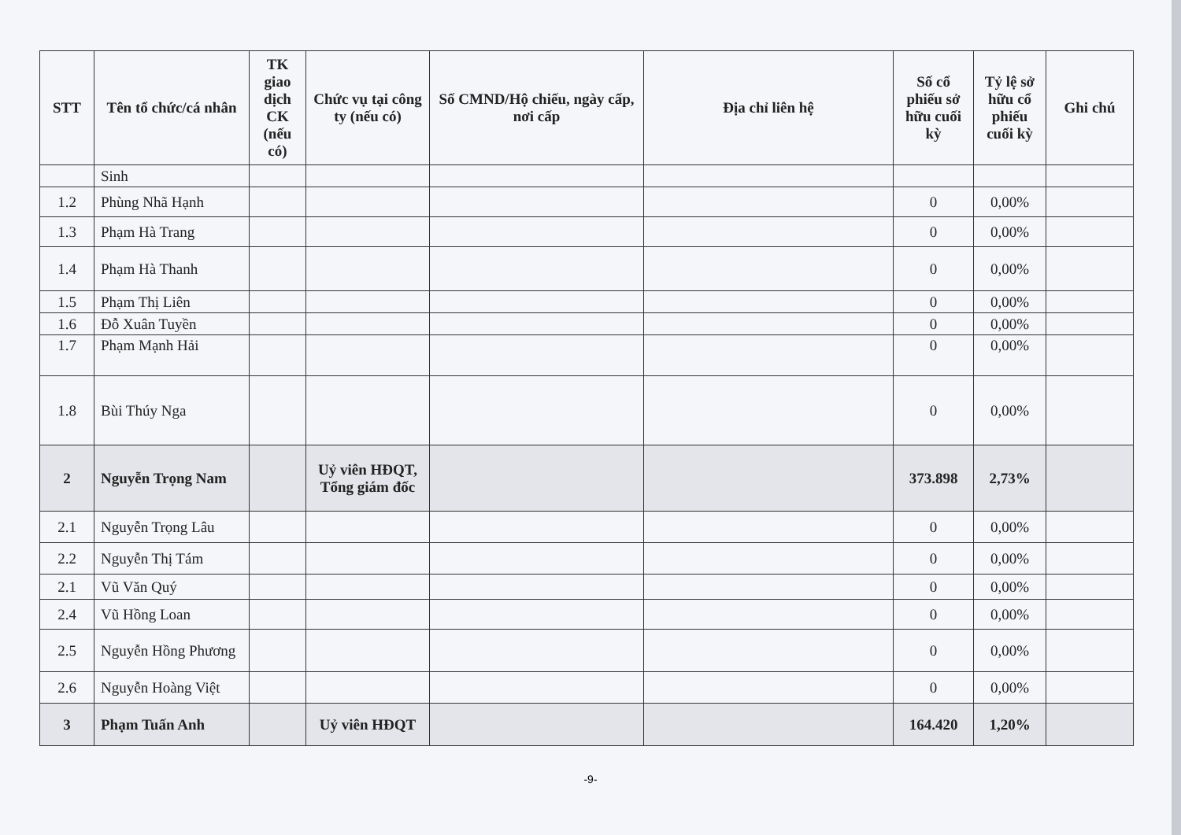| STT | Tên tổ chức/cá nhân | TK giao dịch CK (nếu có) | Chức vụ tại công ty (nếu có) | Số CMND/Hộ chiếu, ngày cấp, nơi cấp | Địa chỉ liên hệ | Số cổ phiếu sở hữu cuối kỳ | Tỷ lệ sở hữu cổ phiếu cuối kỳ | Ghi chú |
| --- | --- | --- | --- | --- | --- | --- | --- | --- |
| | Sinh | | | | | | | |
| 1.2 | Phùng Nhã Hạnh | | | | | 0 | 0,00% | |
| 1.3 | Phạm Hà Trang | | | | | 0 | 0,00% | |
| 1.4 | Phạm Hà Thanh | | | | | 0 | 0,00% | |
| 1.5 | Phạm Thị Liên | | | | | 0 | 0,00% | |
| 1.6 | Đỗ Xuân Tuyền | | | | | 0 | 0,00% | |
| 1.7 | Phạm Mạnh Hải | | | | | 0 | 0,00% | |
| 1.8 | Bùi Thúy Nga | | | | | 0 | 0,00% | |
| 2 | Nguyễn Trọng Nam | | Uỷ viên HĐQT, Tổng giám đốc | | | 373.898 | 2,73% | |
| 2.1 | Nguyễn Trọng Lâu | | | | | 0 | 0,00% | |
| 2.2 | Nguyễn Thị Tám | | | | | 0 | 0,00% | |
| 2.1 | Vũ Văn Quý | | | | | 0 | 0,00% | |
| 2.4 | Vũ Hồng Loan | | | | | 0 | 0,00% | |
| 2.5 | Nguyễn Hồng Phương | | | | | 0 | 0,00% | |
| 2.6 | Nguyễn Hoàng Việt | | | | | 0 | 0,00% | |
| 3 | Phạm Tuấn Anh | | Uỷ viên HĐQT | | | 164.420 | 1,20% | |
-9-